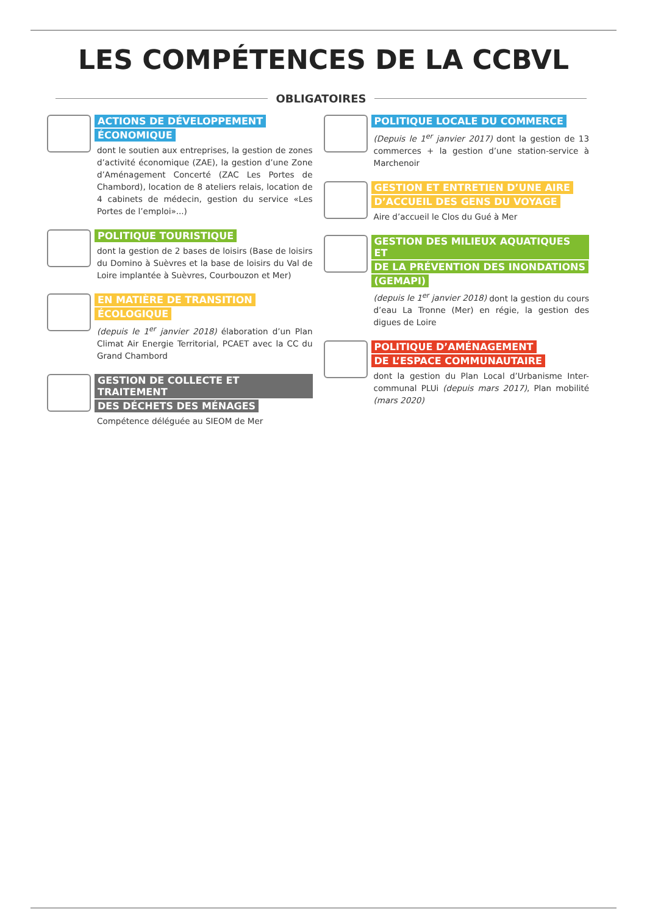LES COMPÉTENCES DE LA CCBVL
OBLIGATOIRES
ACTIONS DE DÉVELOPPEMENT
ÉCONOMIQUE
dont le soutien aux entreprises, la gestion de zones d’activité économique (ZAE), la gestion d’une Zone d’Aménagement Concerté (ZAC Les Portes de Chambord), location de 8 ateliers relais, location de 4 cabinets de médecin, gestion du service «Les Portes de l’emploi»...)
POLITIQUE TOURISTIQUE
dont la gestion de 2 bases de loisirs (Base de loisirs du Domino à Suèvres et la base de loisirs du Val de Loire implantée à Suèvres, Courbouzon et Mer)
EN MATIÈRE DE TRANSITION
ÉCOLOGIQUE
(depuis le 1<sup>er</sup> janvier 2018) élaboration d’un Plan Climat Air Energie Territorial, PCAET avec la CC du Grand Chambord
GESTION DE COLLECTE ET TRAITEMENT
DES DÉCHETS DES MÉNAGES
Compétence déléguée au SIEOM de Mer
POLITIQUE LOCALE DU COMMERCE
(Depuis le 1<sup>er</sup> janvier 2017) dont la gestion de 13 commerces + la gestion d’une station-service à Marchenoir
GESTION ET ENTRETIEN D’UNE AIRE
D’ACCUEIL DES GENS DU VOYAGE
Aire d’accueil le Clos du Gué à Mer
GESTION DES MILIEUX AQUATIQUES ET
DE LA PRÉVENTION DES INONDATIONS
(GEMAPI)
(depuis le 1<sup>er</sup> janvier 2018) dont la gestion du cours d’eau La Tronne (Mer) en régie, la gestion des digues de Loire
POLITIQUE D’AMÉNAGEMENT
DE L’ESPACE COMMUNAUTAIRE
dont la gestion du Plan Local d’Urbanisme Inter-communal PLUi (depuis mars 2017), Plan mobilité (mars 2020)